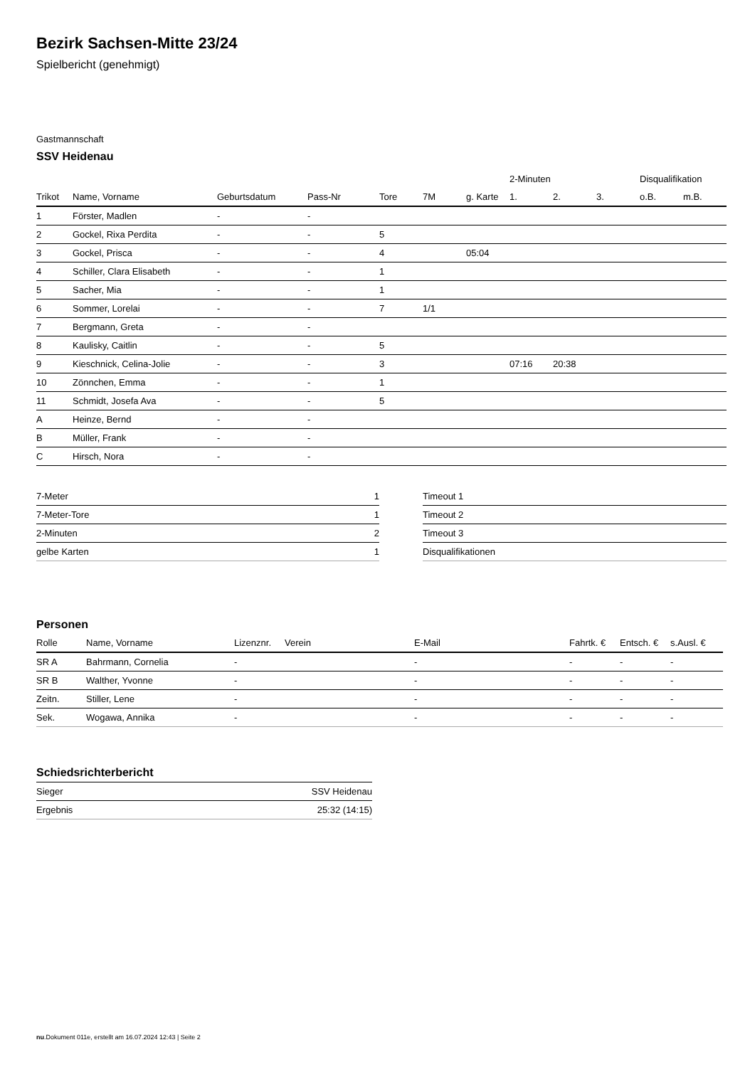Bezirk Sachsen-Mitte 23/24
Spielbericht (genehmigt)
Gastmannschaft
SSV Heidenau
| | | | | | | | 2-Minuten | | | Disqualifikation | |
| --- | --- | --- | --- | --- | --- | --- | --- | --- | --- | --- | --- |
| Trikot | Name, Vorname | Geburtsdatum | Pass-Nr | Tore | 7M | g. Karte | 1. | 2. | 3. | o.B. | m.B. |
| 1 | Förster, Madlen | - | - | | | | | | | | |
| 2 | Gockel, Rixa Perdita | - | - | 5 | | | | | | | |
| 3 | Gockel, Prisca | - | - | 4 | | 05:04 | | | | | |
| 4 | Schiller, Clara Elisabeth | - | - | 1 | | | | | | | |
| 5 | Sacher, Mia | - | - | 1 | | | | | | | |
| 6 | Sommer, Lorelai | - | - | 7 | 1/1 | | | | | | |
| 7 | Bergmann, Greta | - | - | | | | | | | | |
| 8 | Kaulisky, Caitlin | - | - | 5 | | | | | | | |
| 9 | Kieschnick, Celina-Jolie | - | - | 3 | | | 07:16 | 20:38 | | | |
| 10 | Zönnchen, Emma | - | - | 1 | | | | | | | |
| 11 | Schmidt, Josefa Ava | - | - | 5 | | | | | | | |
| A | Heinze, Bernd | - | - | | | | | | | | |
| B | Müller, Frank | - | - | | | | | | | | |
| C | Hirsch, Nora | - | - | | | | | | | | |
| 7-Meter | 1 |
| 7-Meter-Tore | 1 |
| 2-Minuten | 2 |
| gelbe Karten | 1 |
| Timeout 1 |
| Timeout 2 |
| Timeout 3 |
| Disqualifikationen |
Personen
| Rolle | Name, Vorname | Lizenznr. | Verein | E-Mail | Fahrtk. € | Entsch. € | s.Ausl. € |
| --- | --- | --- | --- | --- | --- | --- | --- |
| SR A | Bahrmann, Cornelia | - | | - | - | - | - |
| SR B | Walther, Yvonne | - | | - | - | - | - |
| Zeitn. | Stiller, Lene | - | | - | - | - | - |
| Sek. | Wogawa, Annika | - | | - | - | - | - |
Schiedsrichterbericht
| Sieger | SSV Heidenau |
| Ergebnis | 25:32 (14:15) |
nu.Dokument 011e, erstellt am 16.07.2024 12:43 | Seite 2